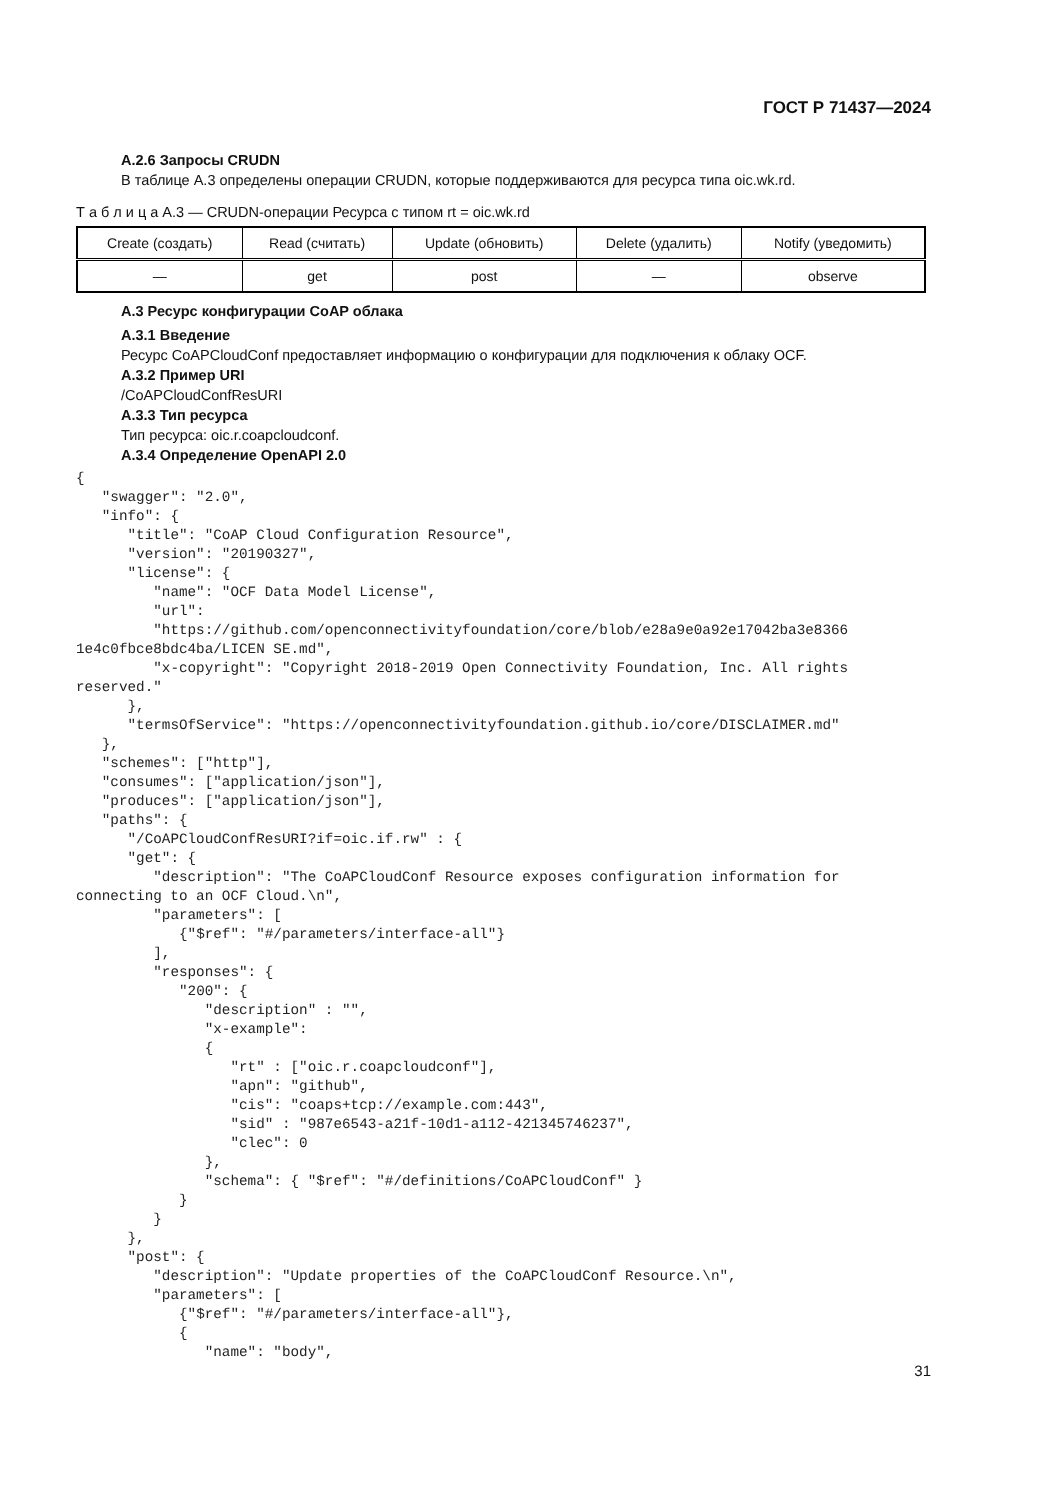ГОСТ Р 71437—2024
А.2.6 Запросы CRUDN
В таблице А.3 определены операции CRUDN, которые поддерживаются для ресурса типа oic.wk.rd.
Т а б л и ц а А.3 — CRUDN-операции Ресурса с типом rt = oic.wk.rd
| Create (создать) | Read (считать) | Update (обновить) | Delete (удалить) | Notify (уведомить) |
| --- | --- | --- | --- | --- |
| — | get | post | — | observe |
А.3 Ресурс конфигурации CoAP облака
А.3.1 Введение
Ресурс CoAPCloudConf предоставляет информацию о конфигурации для подключения к облаку OCF.
А.3.2 Пример URI
/CoAPCloudConfResURI
А.3.3 Тип ресурса
Тип ресурса: oic.r.coapcloudconf.
А.3.4 Определение OpenAPI 2.0
{
   "swagger": "2.0",
   "info": {
      "title": "CoAP Cloud Configuration Resource",
      "version": "20190327",
      "license": {
         "name": "OCF Data Model License",
         "url":
         "https://github.com/openconnectivityfoundation/core/blob/e28a9e0a92e17042ba3e8366
1e4c0fbce8bdc4ba/LICEN SE.md",
         "x-copyright": "Copyright 2018-2019 Open Connectivity Foundation, Inc. All rights
reserved."
      },
      "termsOfService": "https://openconnectivityfoundation.github.io/core/DISCLAIMER.md"
   },
   "schemes": ["http"],
   "consumes": ["application/json"],
   "produces": ["application/json"],
   "paths": {
      "/CoAPCloudConfResURI?if=oic.if.rw" : {
      "get": {
         "description": "The CoAPCloudConf Resource exposes configuration information for
connecting to an OCF Cloud.\n",
         "parameters": [
            {"$ref": "#/parameters/interface-all"}
         ],
         "responses": {
            "200": {
               "description" : "",
               "x-example":
               {
                  "rt" : ["oic.r.coapcloudconf"],
                  "apn": "github",
                  "cis": "coaps+tcp://example.com:443",
                  "sid" : "987e6543-a21f-10d1-a112-421345746237",
                  "clec": 0
               },
               "schema": { "$ref": "#/definitions/CoAPCloudConf" }
            }
         }
      },
      "post": {
         "description": "Update properties of the CoAPCloudConf Resource.\n",
         "parameters": [
            {"$ref": "#/parameters/interface-all"},
            {
               "name": "body",
31